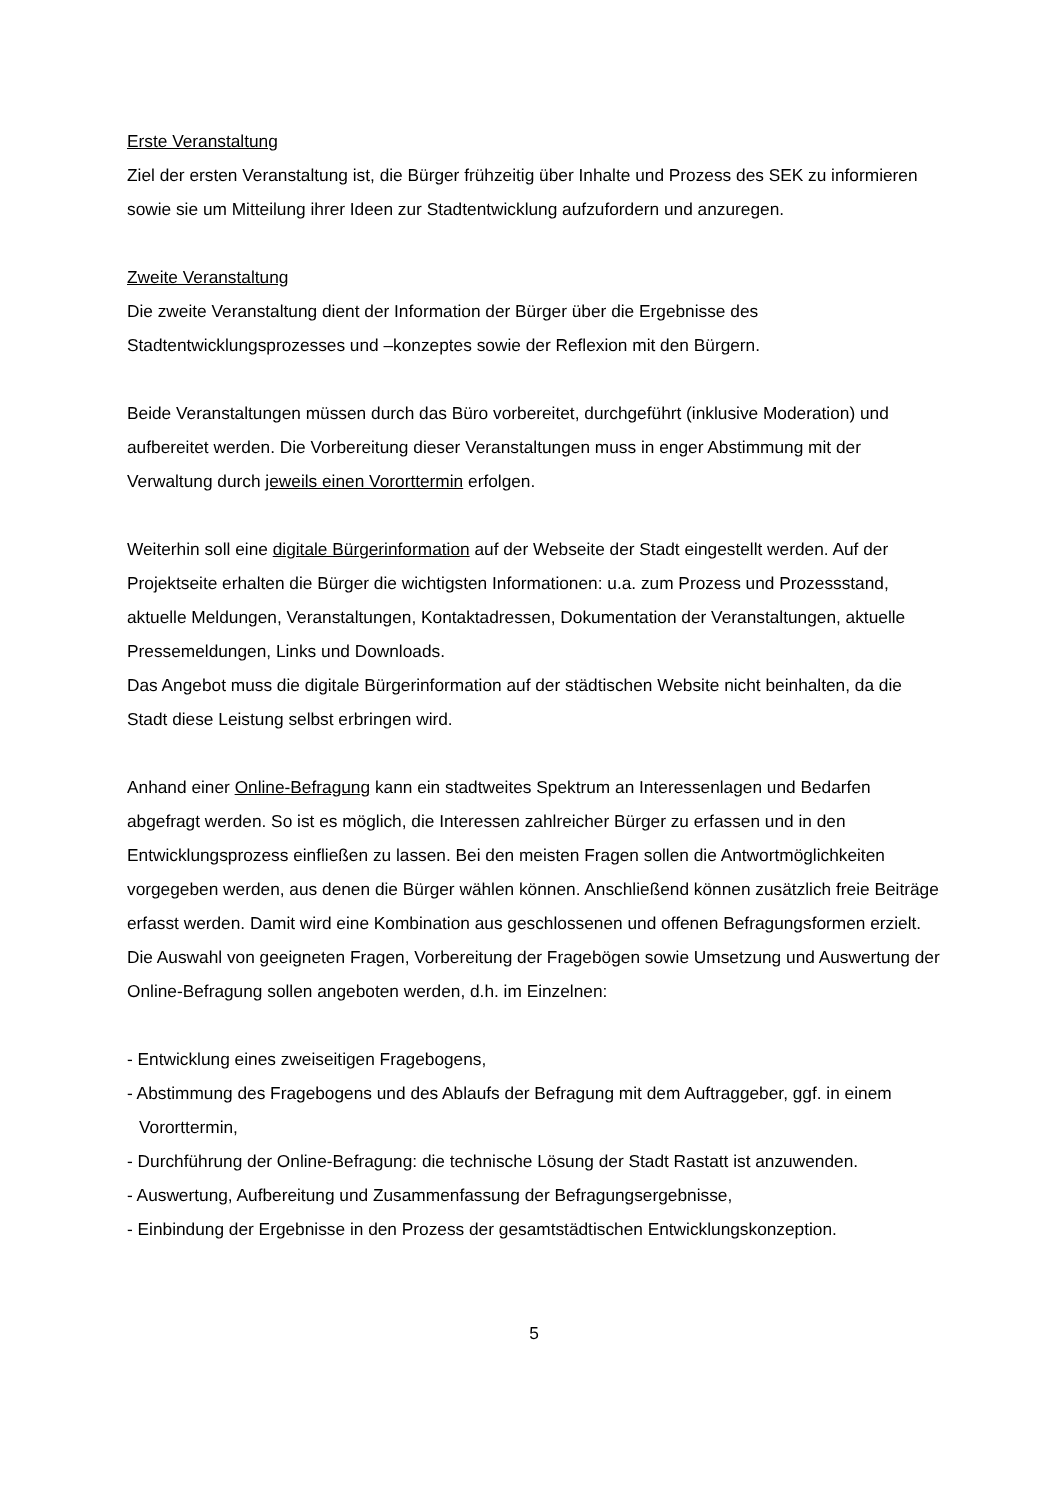Erste Veranstaltung
Ziel der ersten Veranstaltung ist, die Bürger frühzeitig über Inhalte und Prozess des SEK zu informieren sowie sie um Mitteilung ihrer Ideen zur Stadtentwicklung aufzufordern und anzuregen.
Zweite Veranstaltung
Die zweite Veranstaltung dient der Information der Bürger über die Ergebnisse des Stadtentwicklungsprozesses und –konzeptes sowie der Reflexion mit den Bürgern.
Beide Veranstaltungen müssen durch das Büro vorbereitet, durchgeführt (inklusive Moderation) und aufbereitet werden. Die Vorbereitung dieser Veranstaltungen muss in enger Abstimmung mit der Verwaltung durch jeweils einen Vororttermin erfolgen.
Weiterhin soll eine digitale Bürgerinformation auf der Webseite der Stadt eingestellt werden. Auf der Projektseite erhalten die Bürger die wichtigsten Informationen: u.a. zum Prozess und Prozessstand, aktuelle Meldungen, Veranstaltungen, Kontaktadressen, Dokumentation der Veranstaltungen, aktuelle Pressemeldungen, Links und Downloads.
Das Angebot muss die digitale Bürgerinformation auf der städtischen Website nicht beinhalten, da die Stadt diese Leistung selbst erbringen wird.
Anhand einer Online-Befragung kann ein stadtweites Spektrum an Interessenlagen und Bedarfen abgefragt werden. So ist es möglich, die Interessen zahlreicher Bürger zu erfassen und in den Entwicklungsprozess einfließen zu lassen. Bei den meisten Fragen sollen die Antwortmöglichkeiten vorgegeben werden, aus denen die Bürger wählen können. Anschließend können zusätzlich freie Beiträge erfasst werden. Damit wird eine Kombination aus geschlossenen und offenen Befragungsformen erzielt.
Die Auswahl von geeigneten Fragen, Vorbereitung der Fragebögen sowie Umsetzung und Auswertung der Online-Befragung sollen angeboten werden, d.h. im Einzelnen:
- Entwicklung eines zweiseitigen Fragebogens,
- Abstimmung des Fragebogens und des Ablaufs der Befragung mit dem Auftraggeber, ggf. in einem Vororttermin,
- Durchführung der Online-Befragung: die technische Lösung der Stadt Rastatt ist anzuwenden.
- Auswertung, Aufbereitung und Zusammenfassung der Befragungsergebnisse,
- Einbindung der Ergebnisse in den Prozess der gesamtstädtischen Entwicklungskonzeption.
5